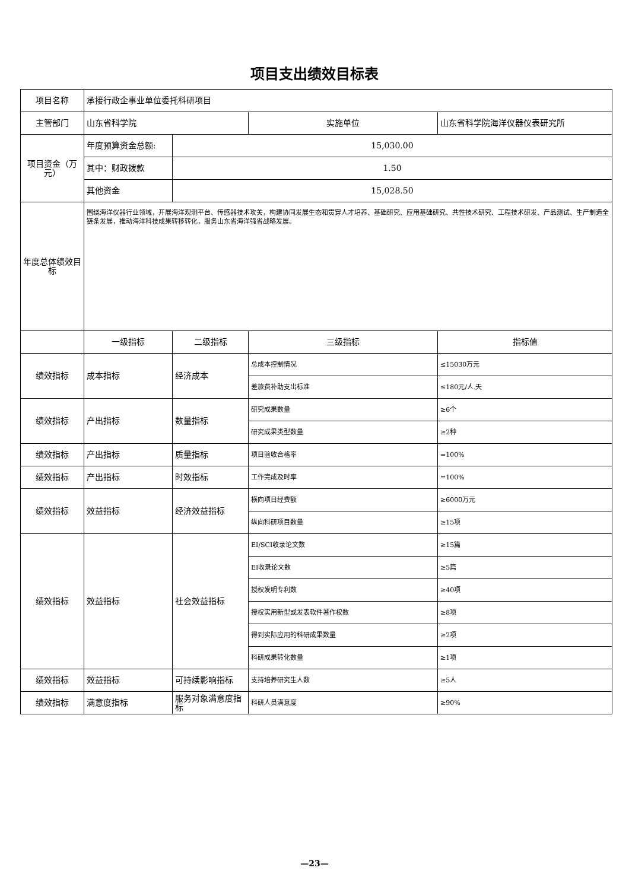项目支出绩效目标表
| 项目名称 | 承接行政企事业单位委托科研项目 | | | |
| 主管部门 | 山东省科学院 | | 实施单位 | 山东省科学院海洋仪器仪表研究所 |
| 项目资金（万元） | 年度预算资金总额: | 15,030.00 | | |
| | 其中：财政拨款 | 1.50 | | |
| | 其他资金 | 15,028.50 | | |
| 年度总体绩效目标 | 围绕海洋仪器行业领域，开展海洋观测平台、传感器技术攻关，构建协同发展生态和贯穿人才培养、基础研究、应用基础研究、共性技术研究、工程技术研发、产品测试、生产制造全链条发展，推动海洋科技成果转移转化，服务山东省海洋强省战略发展。 | | | |
| | 一级指标 | 二级指标 | 三级指标 | 指标值 |
| 绩效指标 | 成本指标 | 经济成本 | 总成本控制情况 | ≤15030万元 |
| | | | 差旅费补助支出标准 | ≤180元/人.天 |
| 绩效指标 | 产出指标 | 数量指标 | 研究成果数量 | ≥6个 |
| | | | 研究成果类型数量 | ≥2种 |
| 绩效指标 | 产出指标 | 质量指标 | 项目验收合格率 | =100% |
| 绩效指标 | 产出指标 | 时效指标 | 工作完成及时率 | =100% |
| 绩效指标 | 效益指标 | 经济效益指标 | 横向项目经费额 | ≥6000万元 |
| | | | 纵向科研项目数量 | ≥15项 |
| 绩效指标 | 效益指标 | 社会效益指标 | EI/SCI收录论文数 | ≥15篇 |
| | | | EI收录论文数 | ≥5篇 |
| | | | 授权发明专利数 | ≥40项 |
| | | | 授权实用新型或发表软件著作权数 | ≥8项 |
| | | | 得到实际应用的科研成果数量 | ≥2项 |
| | | | 科研成果转化数量 | ≥1项 |
| 绩效指标 | 效益指标 | 可持续影响指标 | 支持培养研究生人数 | ≥5人 |
| 绩效指标 | 满意度指标 | 服务对象满意度指标 | 科研人员满意度 | ≥90% |
—23—